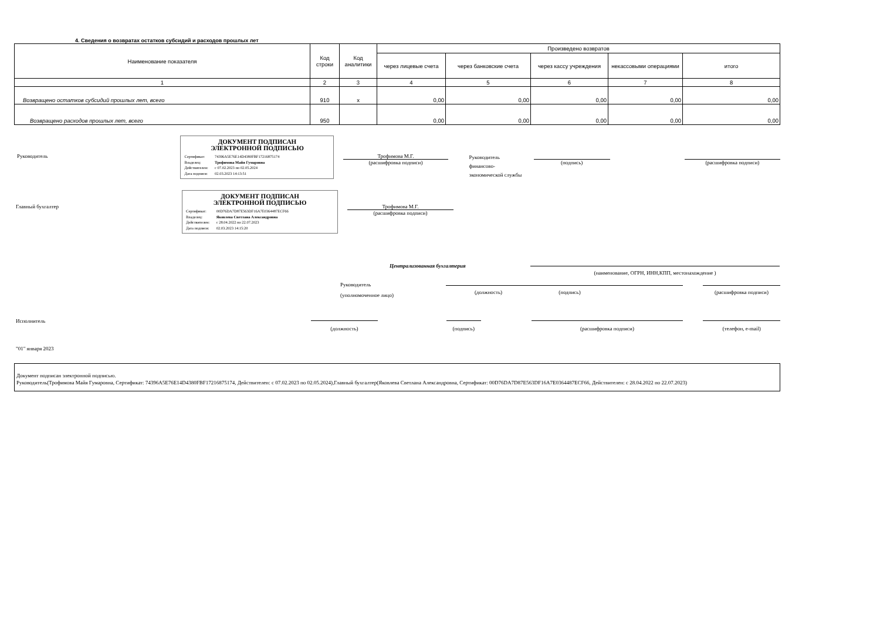4. Сведения о возвратах остатков субсидий и расходов прошлых лет
| Наименование показателя | Код строки | Код аналитики | Произведено возвратов | | | | |
| --- | --- | --- | --- | --- | --- | --- | --- |
| | | | через лицевые счета | через банковские счета | через кассу учреждения | некассовыми операциями | итого |
| 1 | 2 | 3 | 4 | 5 | 6 | 7 | 8 |
| Возвращено остатков субсидий прошлых лет, всего | 910 | x | 0,00 | 0,00 | 0,00 | 0,00 | 0,00 |
| Возвращено расходов прошлых лет, всего | 950 | | 0,00 | 0,00 | 0,00 | 0,00 | 0,00 |
Руководитель
ДОКУМЕНТ ПОДПИСАН
ЭЛЕКТРОННОЙ ПОДПИСЬЮ
Сертификат: 74396A5E76E14D4380FBF17216875174
Владелец: Трофимова Майя Гумаровна
Действителен: с 07.02.2023 по 02.05.2024
Дата подписи: 02.03.2023 14:13:51
Трофимова М.Г.
(расшифровка подписи)
Руководитель
финансово-
экономической службы
(подпись) (расшифровка подписи)
Главный бухгалтер
ДОКУМЕНТ ПОДПИСАН
ЭЛЕКТРОННОЙ ПОДПИСЬЮ
Сертификат: 00D76DA7D87E563DF16A7E0364487ECF66
Владелец: Яковлева Светлана Александровна
Действителен: с 28.04.2022 по 22.07.2023
Дата подписи: 02.03.2023 14:15:20
Трофимова М.Г.
(расшифровка подписи)
Централизованная бухгалтерия
(наименование, ОГРН, ИНН,КПП, местонахождение )
Руководитель
(уполномоченное лицо)
(должность) (подпись) (расшифровка подписи)
Исполнитель
(должность) (подпись) (расшифровка подписи) (телефон, e-mail)
"01" января 2023
Документ подписан электронной подписью.
Руководитель(Трофимова Майя Гумаровна, Сертификат: 74396A5E76E14D4380FBF17216875174, Действителен: с 07.02.2023 по 02.05.2024),Главный бухгалтер(Яковлева Светлана Александровна, Сертификат: 00D76DA7D87E563DF16A7E0364487ECF66, Действителен: с 28.04.2022 по 22.07.2023)